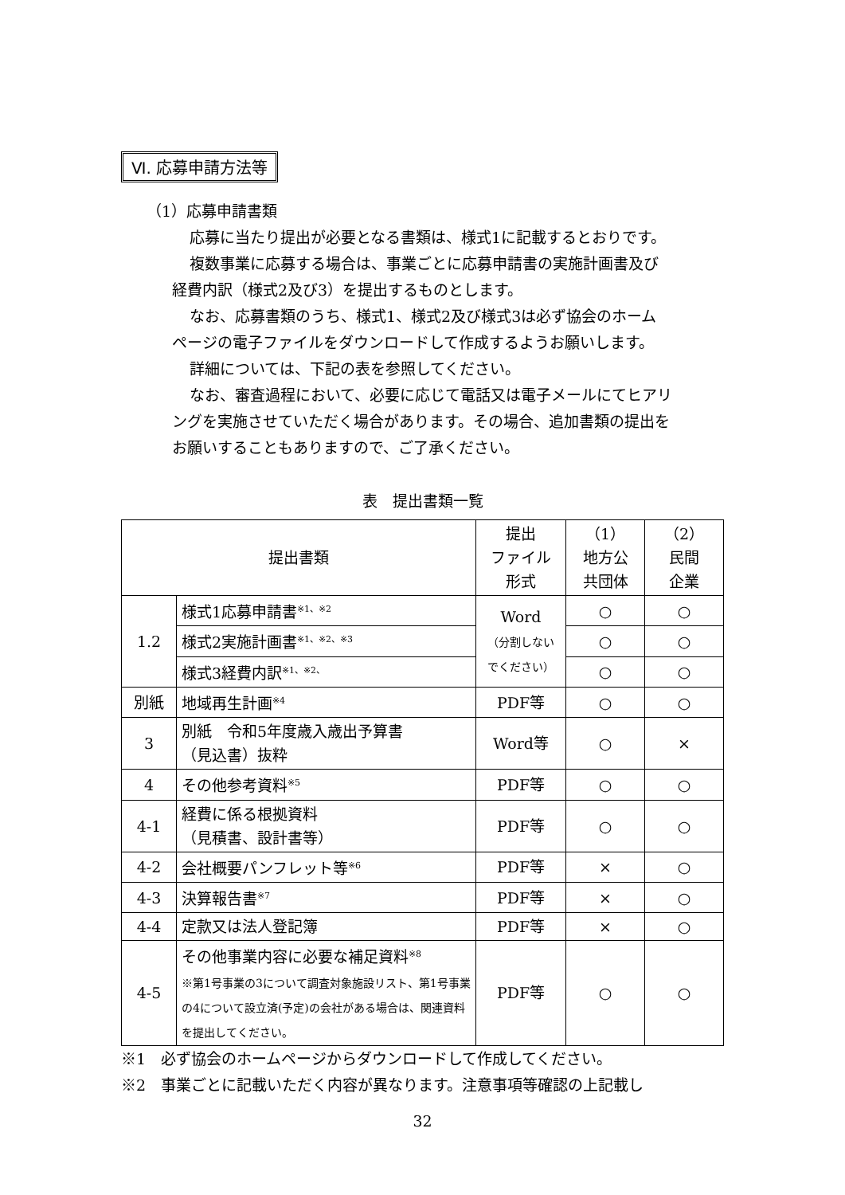Ⅵ. 応募申請方法等
（1）応募申請書類
応募に当たり提出が必要となる書類は、様式1に記載するとおりです。
複数事業に応募する場合は、事業ごとに応募申請書の実施計画書及び
経費内訳（様式2及び3）を提出するものとします。
なお、応募書類のうち、様式1、様式2及び様式3は必ず協会のホーム
ページの電子ファイルをダウンロードして作成するようお願いします。
詳細については、下記の表を参照してください。
なお、審査過程において、必要に応じて電話又は電子メールにてヒアリ
ングを実施させていただく場合があります。その場合、追加書類の提出を
お願いすることもありますので、ご了承ください。
表　提出書類一覧
| 提出書類 | | 提出 ファイル 形式 | （1） 地方公 共団体 | （2） 民間 企業 |
| 1.2 | 様式1応募申請書<sup>※1、※2</sup> | Word （分割しない でください） | ○ | ○ |
| | 様式2実施計画書<sup>※1、※2、※3</sup> | | ○ | ○ |
| | 様式3経費内訳<sup>※1、※2、</sup> | | ○ | ○ |
| 別紙 | 地域再生計画<sup>※4</sup> | PDF等 | ○ | ○ |
| 3 | 別紙 令和5年度歳入歳出予算書 （見込書）抜粋 | Word等 | ○ | × |
| 4 | その他参考資料<sup>※5</sup> | PDF等 | ○ | ○ |
| 4-1 | 経費に係る根拠資料 （見積書、設計書等） | PDF等 | ○ | ○ |
| 4-2 | 会社概要パンフレット等<sup>※6</sup> | PDF等 | × | ○ |
| 4-3 | 決算報告書<sup>※7</sup> | PDF等 | × | ○ |
| 4-4 | 定款又は法人登記簿 | PDF等 | × | ○ |
| 4-5 | その他事業内容に必要な補足資料<sup>※8</sup> ※第1号事業の3について調査対象施設リスト、第1号事業の4について設立済(予定)の会社がある場合は、関連資料を提出してください。 | PDF等 | ○ | ○ |
※1　必ず協会のホームページからダウンロードして作成してください。
※2　事業ごとに記載いただく内容が異なります。注意事項等確認の上記載し
32